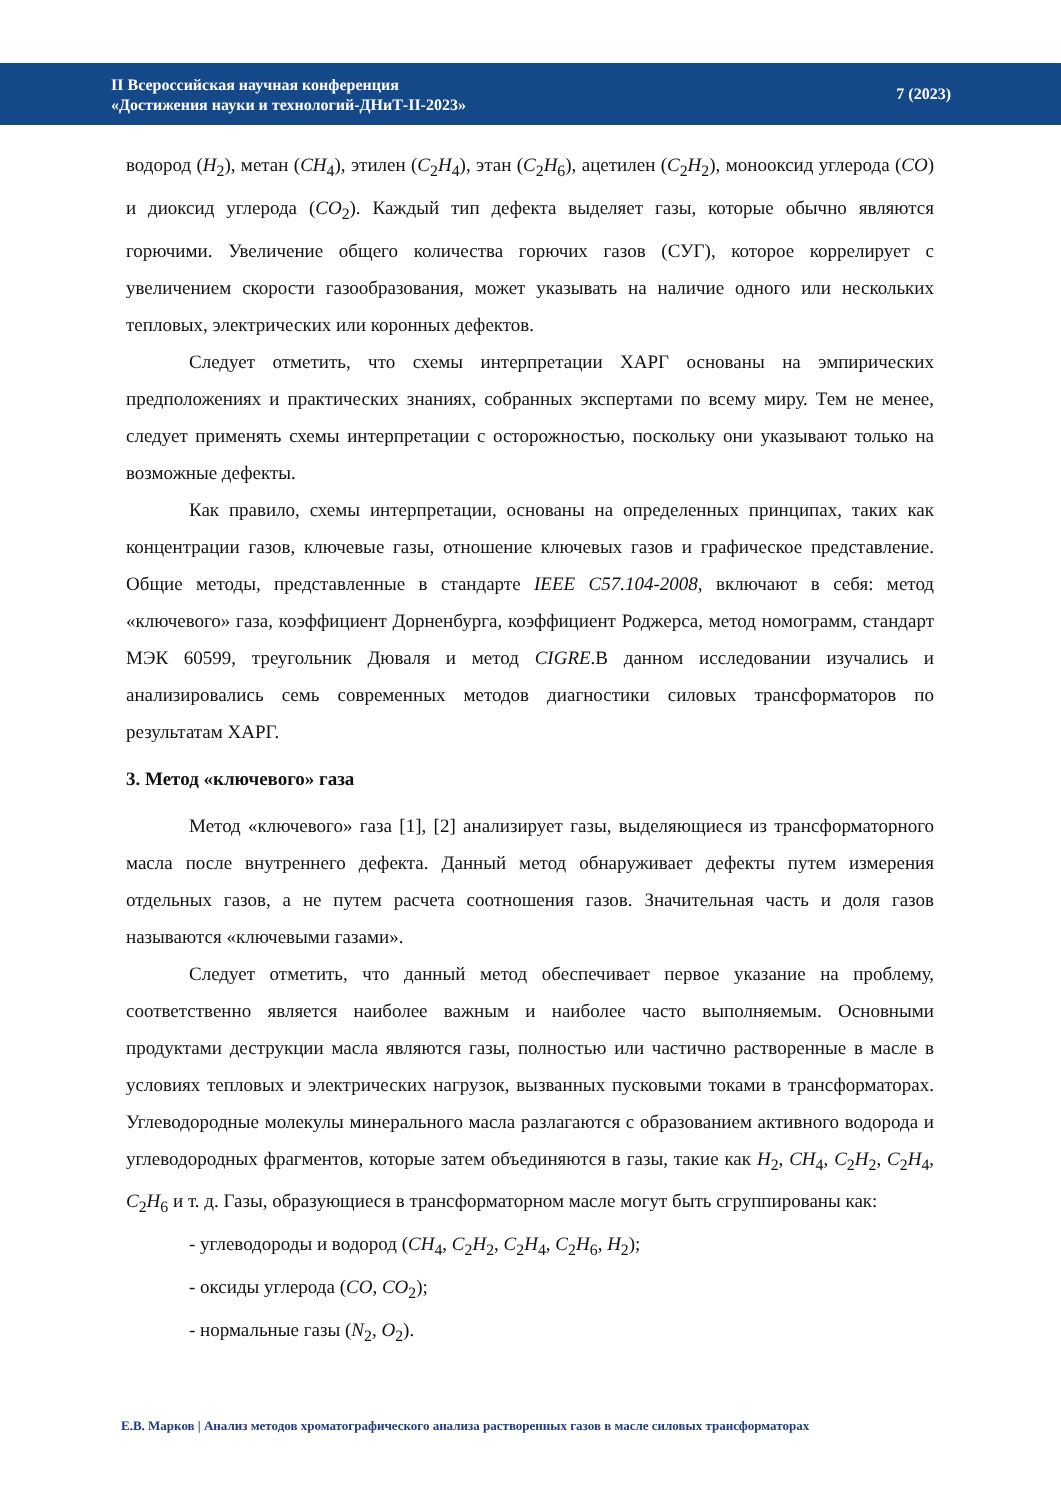II Всероссийская научная конференция
«Достижения науки и технологий-ДНиТ-II-2023»
7 (2023)
водород (H<sub>2</sub>), метан (CH<sub>4</sub>), этилен (C<sub>2</sub>H<sub>4</sub>), этан (C<sub>2</sub>H<sub>6</sub>), ацетилен (C<sub>2</sub>H<sub>2</sub>), монооксид углерода (CO) и диоксид углерода (CO<sub>2</sub>). Каждый тип дефекта выделяет газы, которые обычно являются горючими. Увеличение общего количества горючих газов (СУГ), которое коррелирует с увеличением скорости газообразования, может указывать на наличие одного или нескольких тепловых, электрических или коронных дефектов.
Следует отметить, что схемы интерпретации ХАРГ основаны на эмпирических предположениях и практических знаниях, собранных экспертами по всему миру. Тем не менее, следует применять схемы интерпретации с осторожностью, поскольку они указывают только на возможные дефекты.
Как правило, схемы интерпретации, основаны на определенных принципах, таких как концентрации газов, ключевые газы, отношение ключевых газов и графическое представление. Общие методы, представленные в стандарте IEEE C57.104-2008, включают в себя: метод «ключевого» газа, коэффициент Дорненбурга, коэффициент Роджерса, метод номограмм, стандарт МЭК 60599, треугольник Дюваля и метод CIGRE.В данном исследовании изучались и анализировались семь современных методов диагностики силовых трансформаторов по результатам ХАРГ.
3. Метод «ключевого» газа
Метод «ключевого» газа [1], [2] анализирует газы, выделяющиеся из трансформаторного масла после внутреннего дефекта. Данный метод обнаруживает дефекты путем измерения отдельных газов, а не путем расчета соотношения газов. Значительная часть и доля газов называются «ключевыми газами».
Следует отметить, что данный метод обеспечивает первое указание на проблему, соответственно является наиболее важным и наиболее часто выполняемым. Основными продуктами деструкции масла являются газы, полностью или частично растворенные в масле в условиях тепловых и электрических нагрузок, вызванных пусковыми токами в трансформаторах. Углеводородные молекулы минерального масла разлагаются с образованием активного водорода и углеводородных фрагментов, которые затем объединяются в газы, такие как H<sub>2</sub>, CH<sub>4</sub>, C<sub>2</sub>H<sub>2</sub>, C<sub>2</sub>H<sub>4</sub>, C<sub>2</sub>H<sub>6</sub> и т. д. Газы, образующиеся в трансформаторном масле могут быть сгруппированы как:
- углеводороды и водород (CH<sub>4</sub>, C<sub>2</sub>H<sub>2</sub>, C<sub>2</sub>H<sub>4</sub>, C<sub>2</sub>H<sub>6</sub>, H<sub>2</sub>);
- оксиды углерода (CO, CO<sub>2</sub>);
- нормальные газы (N<sub>2</sub>, O<sub>2</sub>).
Е.В. Марков | Анализ методов хроматографического анализа растворенных газов в масле силовых трансформаторах